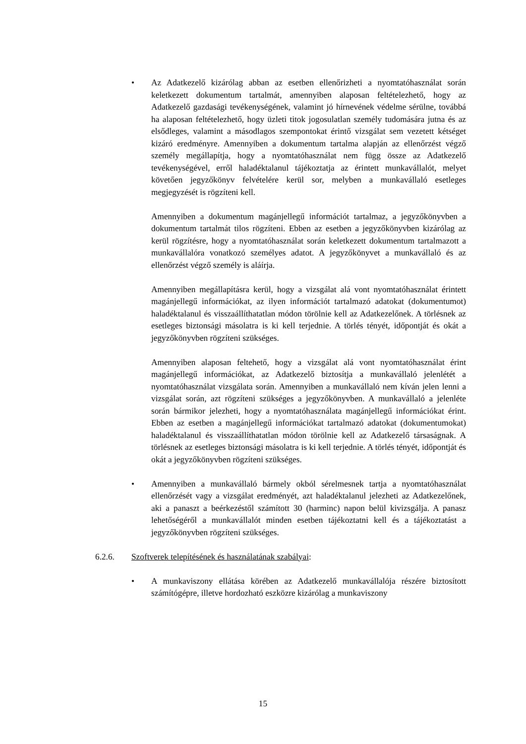• Az Adatkezelő kizárólag abban az esetben ellenőrizheti a nyomtatóhasználat során keletkezett dokumentum tartalmát, amennyiben alaposan feltételezhető, hogy az Adatkezelő gazdasági tevékenységének, valamint jó hírnevének védelme sérülne, továbbá ha alaposan feltételezhető, hogy üzleti titok jogosulatlan személy tudomására jutna és az elsődleges, valamint a másodlagos szempontokat érintő vizsgálat sem vezetett kétséget kizáró eredményre. Amennyiben a dokumentum tartalma alapján az ellenőrzést végző személy megállapítja, hogy a nyomtatóhasználat nem függ össze az Adatkezelő tevékenységével, erről haladéktalanul tájékoztatja az érintett munkavállalót, melyet követően jegyzőkönyv felvételére kerül sor, melyben a munkavállaló esetleges megjegyzését is rögzíteni kell.
Amennyiben a dokumentum magánjellegű információt tartalmaz, a jegyzőkönyvben a dokumentum tartalmát tilos rögzíteni. Ebben az esetben a jegyzőkönyvben kizárólag az kerül rögzítésre, hogy a nyomtatóhasználat során keletkezett dokumentum tartalmazott a munkavállalóra vonatkozó személyes adatot. A jegyzőkönyvet a munkavállaló és az ellenőrzést végző személy is aláírja.
Amennyiben megállapításra kerül, hogy a vizsgálat alá vont nyomtatóhasználat érintett magánjellegű információkat, az ilyen információt tartalmazó adatokat (dokumentumot) haladéktalanul és visszaállíthatatlan módon törölnie kell az Adatkezelőnek. A törlésnek az esetleges biztonsági másolatra is ki kell terjednie. A törlés tényét, időpontját és okát a jegyzőkönyvben rögzíteni szükséges.
Amennyiben alaposan feltehető, hogy a vizsgálat alá vont nyomtatóhasználat érint magánjellegű információkat, az Adatkezelő biztosítja a munkavállaló jelenlétét a nyomtatóhasználat vizsgálata során. Amennyiben a munkavállaló nem kíván jelen lenni a vizsgálat során, azt rögzíteni szükséges a jegyzőkönyvben. A munkavállaló a jelenléte során bármikor jelezheti, hogy a nyomtatóhasználata magánjellegű információkat érint. Ebben az esetben a magánjellegű információkat tartalmazó adatokat (dokumentumokat) haladéktalanul és visszaállíthatatlan módon törölnie kell az Adatkezelő társaságnak. A törlésnek az esetleges biztonsági másolatra is ki kell terjednie. A törlés tényét, időpontját és okát a jegyzőkönyvben rögzíteni szükséges.
• Amennyiben a munkavállaló bármely okból sérelmesnek tartja a nyomtatóhasználat ellenőrzését vagy a vizsgálat eredményét, azt haladéktalanul jelezheti az Adatkezelőnek, aki a panaszt a beérkezéstől számított 30 (harminc) napon belül kivizsgálja. A panasz lehetőségéről a munkavállalót minden esetben tájékoztatni kell és a tájékoztatást a jegyzőkönyvben rögzíteni szükséges.
6.2.6. Szoftverek telepítésének és használatának szabályai:
• A munkaviszony ellátása körében az Adatkezelő munkavállalója részére biztosított számítógépre, illetve hordozható eszközre kizárólag a munkaviszony
15